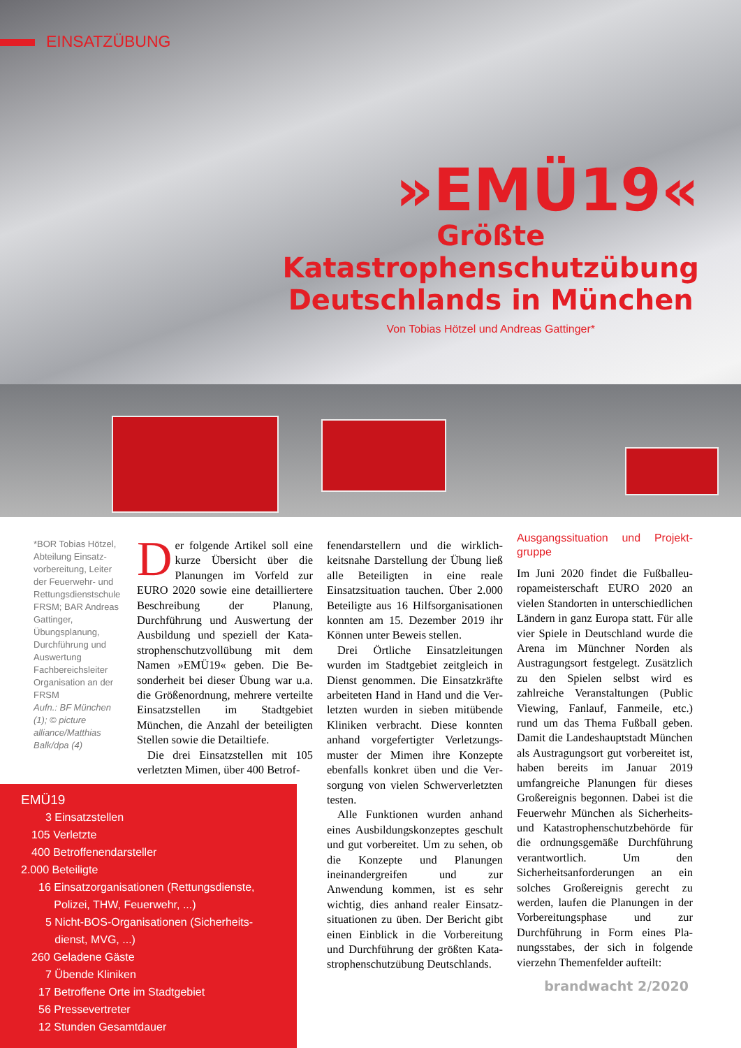EINSATZÜBUNG
»EMÜ19«
Größte
Katastrophenschutzübung
Deutschlands in München
Von Tobias Hötzel und Andreas Gattinger*
*BOR Tobias Hötzel, Abteilung Einsatz­vorbereitung, Leiter der Feuerwehr- und Rettungsdienst­schule FRSM; BAR Andre­as Gattinger, Übungsplanung, Durchführung und Auswertung Fachbereichsleiter Organisation an der FRSM
Aufn.: BF München (1); © picture alliance/Matthias Balk/dpa (4)
Der folgende Artikel soll eine kurze Übersicht über die Planungen im Vorfeld zur EURO 2020 sowie eine detaillier­tere Beschreibung der Planung, Durchführung und Auswertung der Ausbildung und speziell der Kata­strophenschutzvollübung mit dem Namen »EMÜ19« geben. Die Be­sonderheit bei dieser Übung war u.a. die Größenordnung, mehrere ver­teilte Einsatzstellen im Stadtgebiet München, die Anzahl der beteiligten Stellen sowie die Detailtiefe.
Die drei Einsatzstellen mit 105 verletzten Mimen, über 400 Betrof-
fenendarstellern und die wirklich­keitsnahe Darstellung der Übung ließ alle Beteiligten in eine reale Einsatzsituation tauchen. Über 2.000 Beteiligte aus 16 Hilfsorganisatio­nen konnten am 15. Dezember 2019 ihr Können unter Beweis stellen.
Drei Örtliche Einsatzleitungen wurden im Stadtgebiet zeitgleich in Dienst genommen. Die Einsatzkräfte arbeiteten Hand in Hand und die Ver­letzten wurden in sieben mitübende Kliniken verbracht. Diese konnten anhand vorgefertigter Verletzungs­muster der Mimen ihre Konzepte ebenfalls konkret üben und die Ver­sorgung von vielen Schwerverletz­ten testen.
Alle Funktionen wurden anhand eines Ausbildungskonzeptes ge­schult und gut vorbereitet. Um zu sehen, ob die Konzepte und Pla­nungen ineinandergreifen und zur Anwendung kommen, ist es sehr wichtig, dies anhand realer Einsatz­situationen zu üben. Der Bericht gibt einen Einblick in die Vorbereitung und Durchführung der größten Kata­strophenschutzübung Deutschlands.
Ausgangssituation und Projekt­gruppe
Im Juni 2020 findet die Fußballeu­ropameisterschaft EURO 2020 an vielen Standorten in unterschiedli­chen Ländern in ganz Europa statt. Für alle vier Spiele in Deutschland wurde die Arena im Münchner Nor­den als Austragungsort festgelegt. Zusätzlich zu den Spielen selbst wird es zahlreiche Veranstaltungen (Public Viewing, Fanlauf, Fanmeile, etc.) rund um das Thema Fußball geben. Damit die Landeshauptstadt München als Austragungsort gut vorbereitet ist, haben bereits im Ja­nuar 2019 umfangreiche Planungen für dieses Großereignis begonnen. Dabei ist die Feuerwehr München als Sicherheits- und Katastrophen­schutzbehörde für die ordnungsge­mäße Durchführung verantwortlich. Um den Sicherheitsanforderungen an ein solches Großereignis gerecht zu werden, laufen die Planungen in der Vorbereitungsphase und zur Durchführung in Form eines Pla­nungsstabes, der sich in folgende vierzehn Themenfelder aufteilt:
EMÜ19
3 Einsatzstellen
105 Verletzte
400 Betroffenendarsteller
2.000 Beteiligte
16 Einsatzorganisationen (Rettungsdienste,
Polizei, THW, Feuerwehr, ...)
5 Nicht-BOS-Organisationen (Sicherheits-
dienst, MVG, ...)
260 Geladene Gäste
7 Übende Kliniken
17 Betroffene Orte im Stadtgebiet
56 Pressevertreter
12 Stunden Gesamtdauer
brandwacht 2/2020